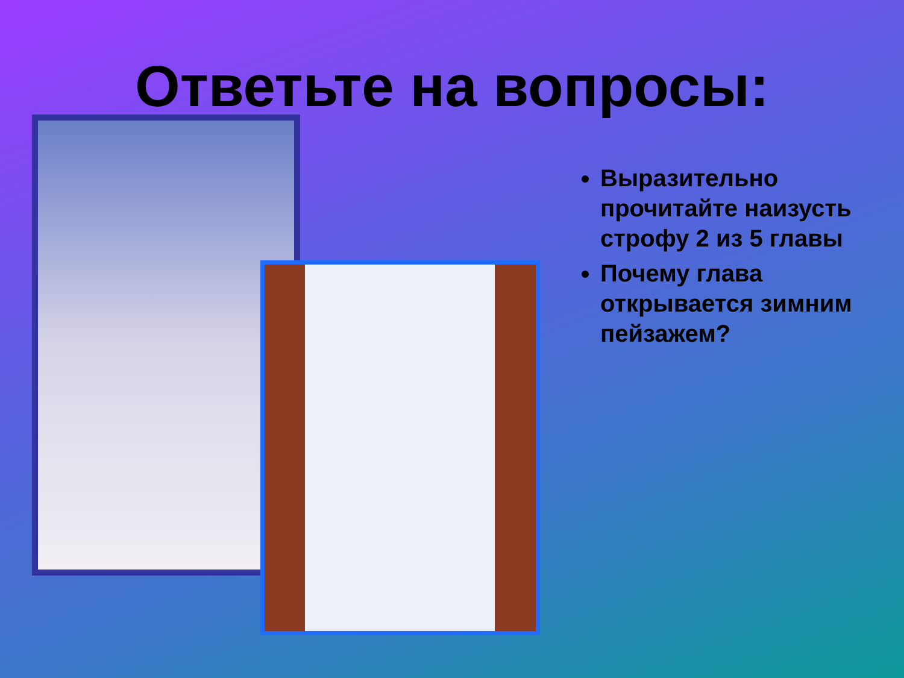Ответьте на вопросы:
Выразительно прочитайте наизусть строфу 2 из 5 главы
Почему глава открывается зимним пейзажем?